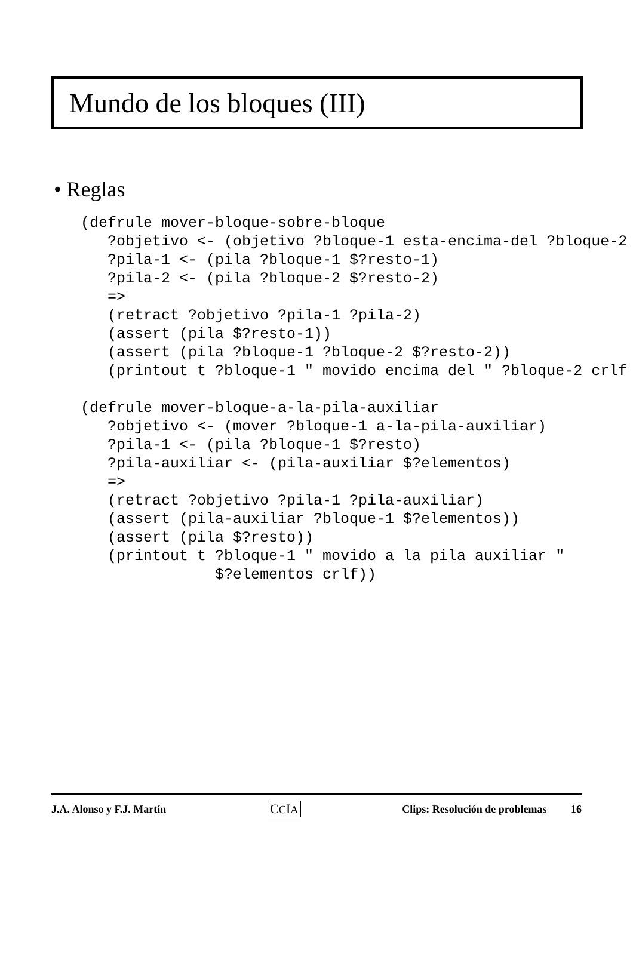Mundo de los bloques (III)
• Reglas
(defrule mover-bloque-sobre-bloque
   ?objetivo <- (objetivo ?bloque-1 esta-encima-del ?bloque-2
   ?pila-1 <- (pila ?bloque-1 $?resto-1)
   ?pila-2 <- (pila ?bloque-2 $?resto-2)
   =>
   (retract ?objetivo ?pila-1 ?pila-2)
   (assert (pila $?resto-1))
   (assert (pila ?bloque-1 ?bloque-2 $?resto-2))
   (printout t ?bloque-1 " movido encima del " ?bloque-2 crlf

(defrule mover-bloque-a-la-pila-auxiliar
   ?objetivo <- (mover ?bloque-1 a-la-pila-auxiliar)
   ?pila-1 <- (pila ?bloque-1 $?resto)
   ?pila-auxiliar <- (pila-auxiliar $?elementos)
   =>
   (retract ?objetivo ?pila-1 ?pila-auxiliar)
   (assert (pila-auxiliar ?bloque-1 $?elementos))
   (assert (pila $?resto))
   (printout t ?bloque-1 " movido a la pila auxiliar "
               $?elementos crlf))
J.A. Alonso y F.J. Martín CCIA Clips: Resolución de problemas 16